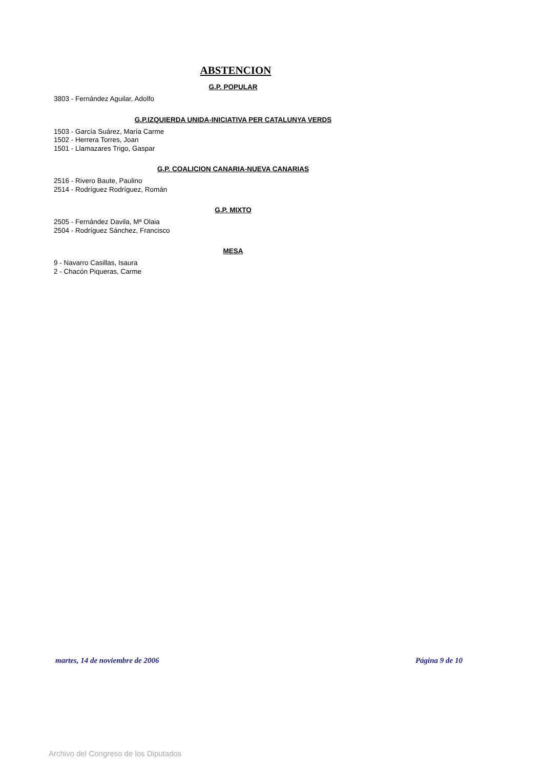ABSTENCION
G.P. POPULAR
3803 - Fernández Aguilar, Adolfo
G.P.IZQUIERDA UNIDA-INICIATIVA PER CATALUNYA VERDS
1503 - García Suárez, María Carme
1502 - Herrera Torres, Joan
1501 - Llamazares Trigo, Gaspar
G.P. COALICION CANARIA-NUEVA CANARIAS
2516 - Rivero Baute, Paulino
2514 - Rodríguez Rodríguez, Román
G.P. MIXTO
2505 - Fernández Davila, Mª Olaia
2504 - Rodríguez Sánchez, Francisco
MESA
9 - Navarro Casillas, Isaura
2 - Chacón Piqueras, Carme
martes, 14 de noviembre de 2006 Página 9 de 10
Archivo del Congreso de los Diputados